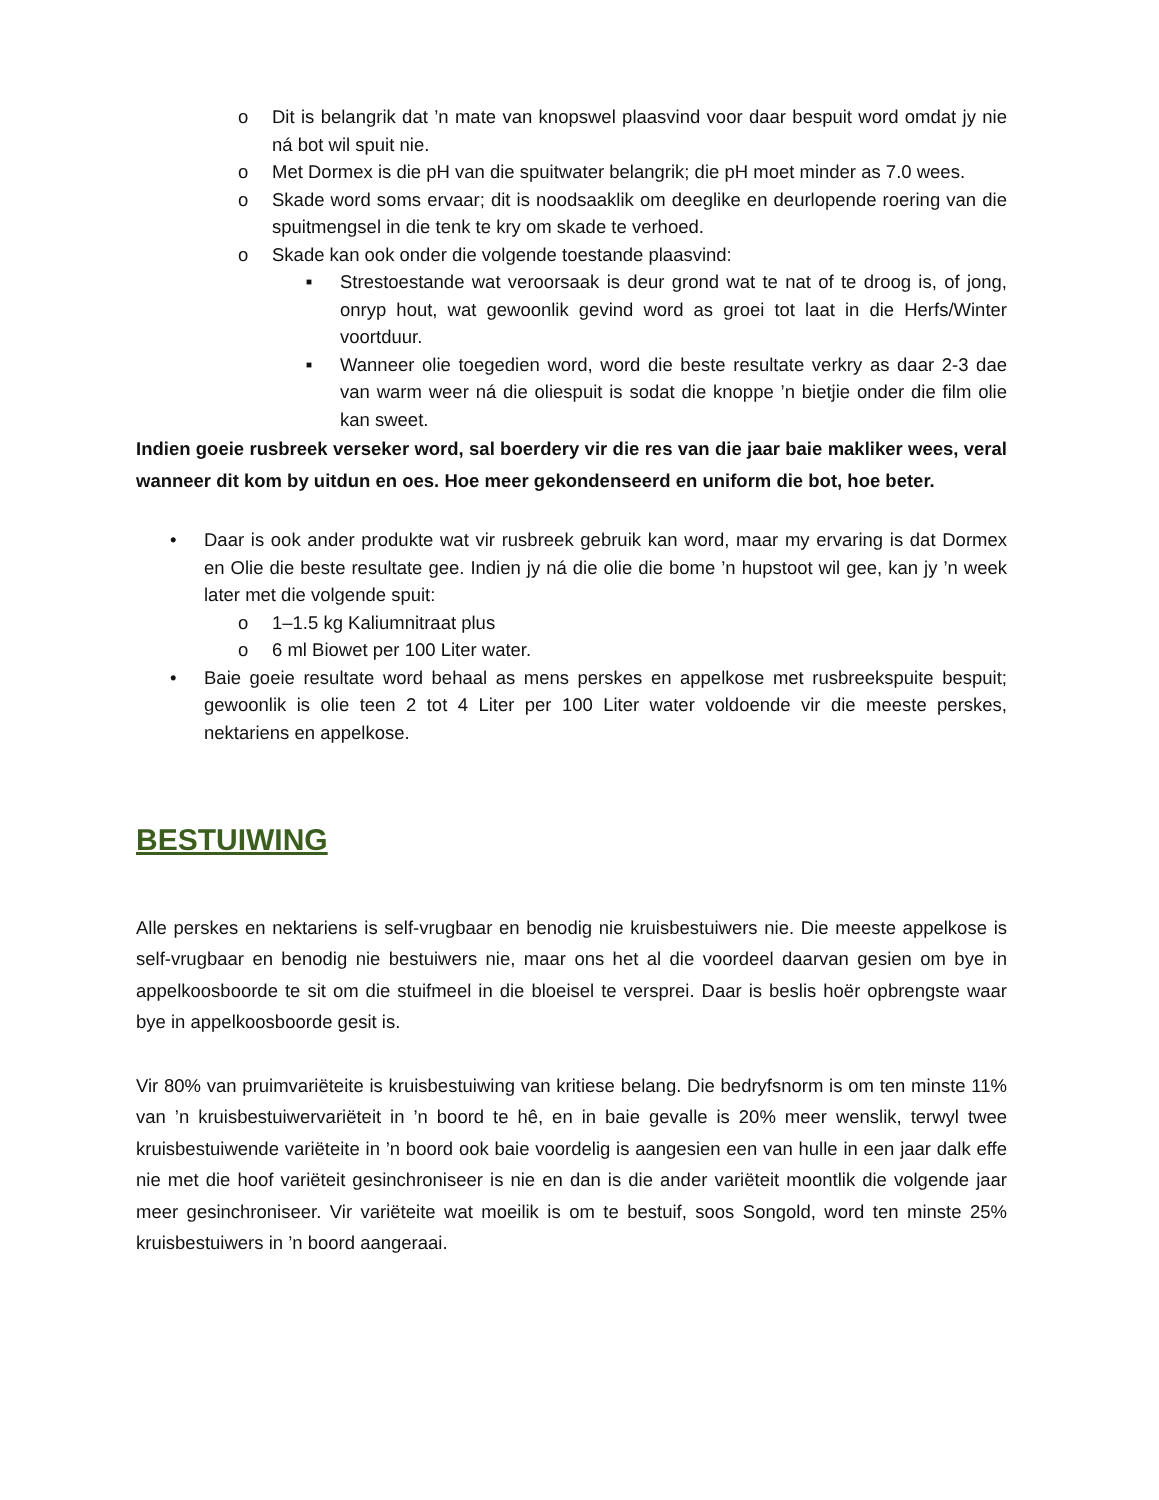o Dit is belangrik dat ’n mate van knopswel plaasvind voor daar bespuit word omdat jy nie ná bot wil spuit nie.
o Met Dormex is die pH van die spuitwater belangrik; die pH moet minder as 7.0 wees.
o Skade word soms ervaar; dit is noodsaaklik om deeglike en deurlopende roering van die spuitmengsel in die tenk te kry om skade te verhoed.
o Skade kan ook onder die volgende toestande plaasvind:
■ Strestoestande wat veroorsaak is deur grond wat te nat of te droog is, of jong, onryp hout, wat gewoonlik gevind word as groei tot laat in die Herfs/Winter voortduur.
■ Wanneer olie toegedien word, word die beste resultate verkry as daar 2-3 dae van warm weer ná die oliespuit is sodat die knoppe ’n bietjie onder die film olie kan sweet.
Indien goeie rusbreek verseker word, sal boerdery vir die res van die jaar baie makliker wees, veral wanneer dit kom by uitdun en oes. Hoe meer gekondenseerd en uniform die bot, hoe beter.
• Daar is ook ander produkte wat vir rusbreek gebruik kan word, maar my ervaring is dat Dormex en Olie die beste resultate gee. Indien jy ná die olie die bome ’n hupstoot wil gee, kan jy ’n week later met die volgende spuit:
o 1–1.5 kg Kaliumnitraat plus
o 6 ml Biowet per 100 Liter water.
• Baie goeie resultate word behaal as mens perskes en appelkose met rusbreekspuite bespuit; gewoonlik is olie teen 2 tot 4 Liter per 100 Liter water voldoende vir die meeste perskes, nektariens en appelkose.
BESTUIWING
Alle perskes en nektariens is self-vrugbaar en benodig nie kruisbestuiwers nie. Die meeste appelkose is self-vrugbaar en benodig nie bestuiwers nie, maar ons het al die voordeel daarvan gesien om bye in appelkoosboorde te sit om die stuifmeel in die bloeisel te versprei. Daar is beslis hoër opbrengste waar bye in appelkoosboorde gesit is.
Vir 80% van pruimvariëteite is kruisbestuiwing van kritiese belang. Die bedryfsnorm is om ten minste 11% van ’n kruisbestuiwervariëteit in ’n boord te hê, en in baie gevalle is 20% meer wenslik, terwyl twee kruisbestuiwende variëteite in ’n boord ook baie voordelig is aangesien een van hulle in een jaar dalk effe nie met die hoof variëteit gesinchroniseer is nie en dan is die ander variëteit moontlik die volgende jaar meer gesinchroniseer. Vir variëteite wat moeilik is om te bestuif, soos Songold, word ten minste 25% kruisbestuiwers in ’n boord aangeraai.